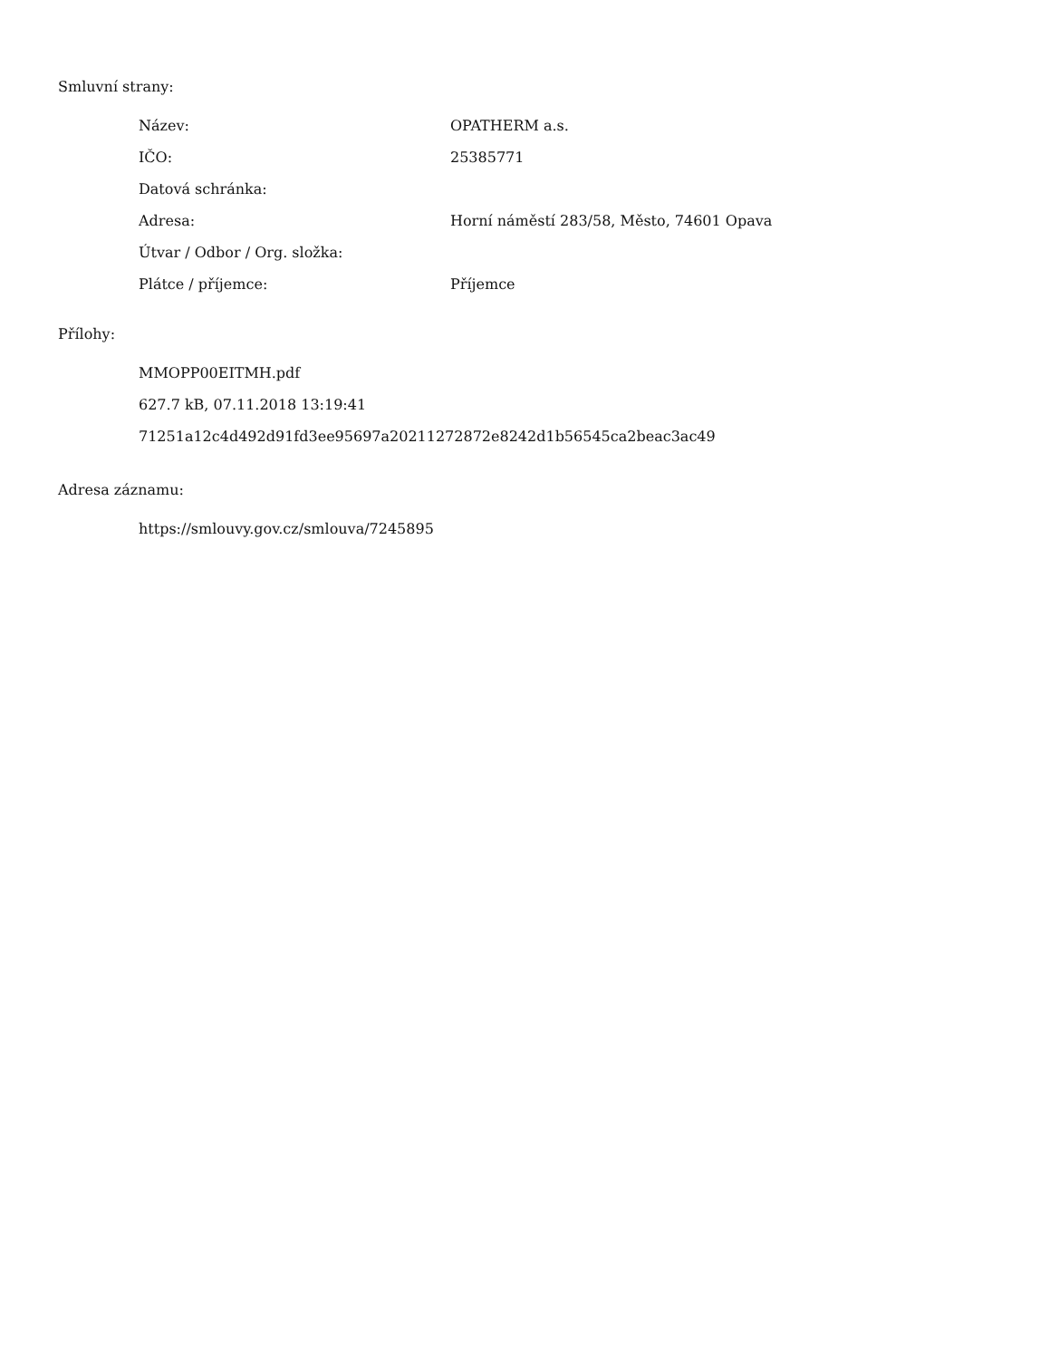Smluvní strany:
| Název: | OPATHERM a.s. |
| IČO: | 25385771 |
| Datová schránka: | |
| Adresa: | Horní náměstí 283/58, Město, 74601 Opava |
| Útvar / Odbor / Org. složka: | |
| Plátce / příjemce: | Příjemce |
Přílohy:
MMOPP00EITMH.pdf
627.7 kB, 07.11.2018 13:19:41
71251a12c4d492d91fd3ee95697a20211272872e8242d1b56545ca2beac3ac49
Adresa záznamu:
https://smlouvy.gov.cz/smlouva/7245895